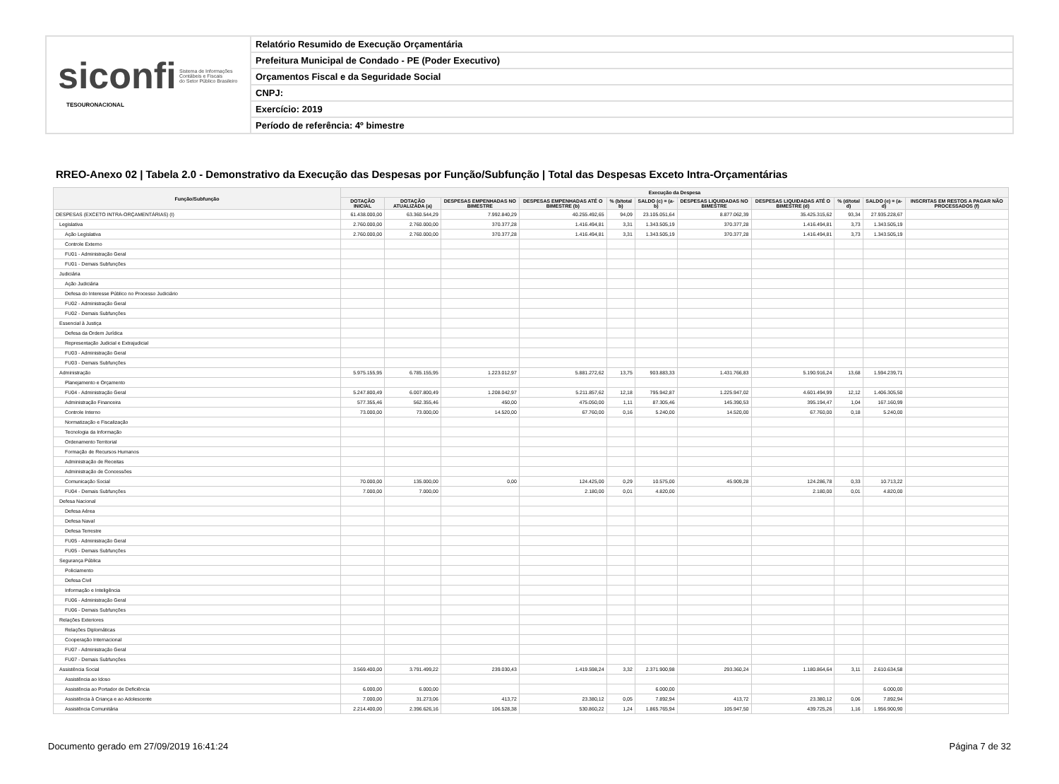siconfi Sistema de Informações
Contábeis e Fiscais
do Setor Público Brasileiro
TESOURONACIONAL
Relatório Resumido de Execução Orçamentária
Prefeitura Municipal de Condado - PE (Poder Executivo)
Orçamentos Fiscal e da Seguridade Social
CNPJ:
Exercício: 2019
Período de referência: 4º bimestre
RREO-Anexo 02 | Tabela 2.0 - Demonstrativo da Execução das Despesas por Função/Subfunção | Total das Despesas Exceto Intra-Orçamentárias
| Função/Subfunção | Execução da Despesa | | | | | | | | | | |
| --- | --- | --- | --- | --- | --- | --- | --- | --- | --- | --- | --- |
| | DOTAÇÃO INICIAL | DOTAÇÃO ATUALIZADA (a) | DESPESAS EMPENHADAS NO BIMESTRE | DESPESAS EMPENHADAS ATÉ O BIMESTRE (b) | % (b/total b) | SALDO (c) = (a-b) | DESPESAS LIQUIDADAS NO BIMESTRE | DESPESAS LIQUIDADAS ATÉ O BIMESTRE (d) | % (d/total d) | SALDO (e) = (a-d) | INSCRITAS EM RESTOS A PAGAR NÃO PROCESSADOS (f) |
| DESPESAS (EXCETO INTRA-ORÇAMENTÁRIAS) (I) | 61.438.000,00 | 63.360.544,29 | 7.992.840,29 | 40.255.492,65 | 94,09 | 23.105.051,64 | 8.877.062,39 | 35.425.315,62 | 93,34 | 27.935.228,67 | |
| Legislativa | 2.760.000,00 | 2.760.000,00 | 370.377,28 | 1.416.494,81 | 3,31 | 1.343.505,19 | 370.377,28 | 1.416.494,81 | 3,73 | 1.343.505,19 | |
| Ação Legislativa | 2.760.000,00 | 2.760.000,00 | 370.377,28 | 1.416.494,81 | 3,31 | 1.343.505,19 | 370.377,28 | 1.416.494,81 | 3,73 | 1.343.505,19 | |
| Controle Externo | | | | | | | | | | | |
| FU01 - Administração Geral | | | | | | | | | | | |
| FU01 - Demais Subfunções | | | | | | | | | | | |
| Judiciária | | | | | | | | | | | |
| Ação Judiciária | | | | | | | | | | | |
| Defesa do Interesse Público no Processo Judiciário | | | | | | | | | | | |
| FU02 - Administração Geral | | | | | | | | | | | |
| FU02 - Demais Subfunções | | | | | | | | | | | |
| Essencial à Justiça | | | | | | | | | | | |
| Defesa da Ordem Jurídica | | | | | | | | | | | |
| Representação Judicial e Extrajudicial | | | | | | | | | | | |
| FU03 - Administração Geral | | | | | | | | | | | |
| FU03 - Demais Subfunções | | | | | | | | | | | |
| Administração | 5.975.155,95 | 6.785.155,95 | 1.223.012,97 | 5.881.272,62 | 13,75 | 903.883,33 | 1.431.766,83 | 5.190.916,24 | 13,68 | 1.594.239,71 | |
| Planejamento e Orçamento | | | | | | | | | | | |
| FU04 - Administração Geral | 5.247.800,49 | 6.007.800,49 | 1.208.042,97 | 5.211.857,62 | 12,18 | 795.942,87 | 1.225.947,02 | 4.601.494,99 | 12,12 | 1.406.305,50 | |
| Administração Financeira | 577.355,46 | 562.355,46 | 450,00 | 475.050,00 | 1,11 | 87.305,46 | 145.390,53 | 395.194,47 | 1,04 | 167.160,99 | |
| Controle Interno | 73.000,00 | 73.000,00 | 14.520,00 | 67.760,00 | 0,16 | 5.240,00 | 14.520,00 | 67.760,00 | 0,18 | 5.240,00 | |
| Normatização e Fiscalização | | | | | | | | | | | |
| Tecnologia da Informação | | | | | | | | | | | |
| Ordenamento Territorial | | | | | | | | | | | |
| Formação de Recursos Humanos | | | | | | | | | | | |
| Administração de Receitas | | | | | | | | | | | |
| Administração de Concessões | | | | | | | | | | | |
| Comunicação Social | 70.000,00 | 135.000,00 | 0,00 | 124.425,00 | 0,29 | 10.575,00 | 45.909,28 | 124.286,78 | 0,33 | 10.713,22 | |
| FU04 - Demais Subfunções | 7.000,00 | 7.000,00 | | 2.180,00 | 0,01 | 4.820,00 | | 2.180,00 | 0,01 | 4.820,00 | |
| Defesa Nacional | | | | | | | | | | | |
| Defesa Aérea | | | | | | | | | | | |
| Defesa Naval | | | | | | | | | | | |
| Defesa Terrestre | | | | | | | | | | | |
| FU05 - Administração Geral | | | | | | | | | | | |
| FU05 - Demais Subfunções | | | | | | | | | | | |
| Segurança Pública | | | | | | | | | | | |
| Policiamento | | | | | | | | | | | |
| Defesa Civil | | | | | | | | | | | |
| Informação e Inteligência | | | | | | | | | | | |
| FU06 - Administração Geral | | | | | | | | | | | |
| FU06 - Demais Subfunções | | | | | | | | | | | |
| Relações Exteriores | | | | | | | | | | | |
| Relações Diplomáticas | | | | | | | | | | | |
| Cooperação Internacional | | | | | | | | | | | |
| FU07 - Administração Geral | | | | | | | | | | | |
| FU07 - Demais Subfunções | | | | | | | | | | | |
| Assistência Social | 3.569.400,00 | 3.791.499,22 | 239.030,43 | 1.419.598,24 | 3,32 | 2.371.900,98 | 293.360,24 | 1.180.864,64 | 3,11 | 2.610.634,58 | |
| Assistência ao Idoso | | | | | | | | | | | |
| Assistência ao Portador de Deficiência | 6.000,00 | 6.000,00 | | | | 6.000,00 | | | | 6.000,00 | |
| Assistência à Criança e ao Adolescente | 7.000,00 | 31.273,06 | 413,72 | 23.380,12 | 0,05 | 7.892,94 | 413,72 | 23.380,12 | 0,06 | 7.892,94 | |
| Assistência Comunitária | 2.214.400,00 | 2.396.626,16 | 106.528,38 | 530.860,22 | 1,24 | 1.865.765,94 | 105.947,50 | 439.725,26 | 1,16 | 1.956.900,90 | |
Documento gerado em 27/09/2019 16:41:24 Página 7 de 32